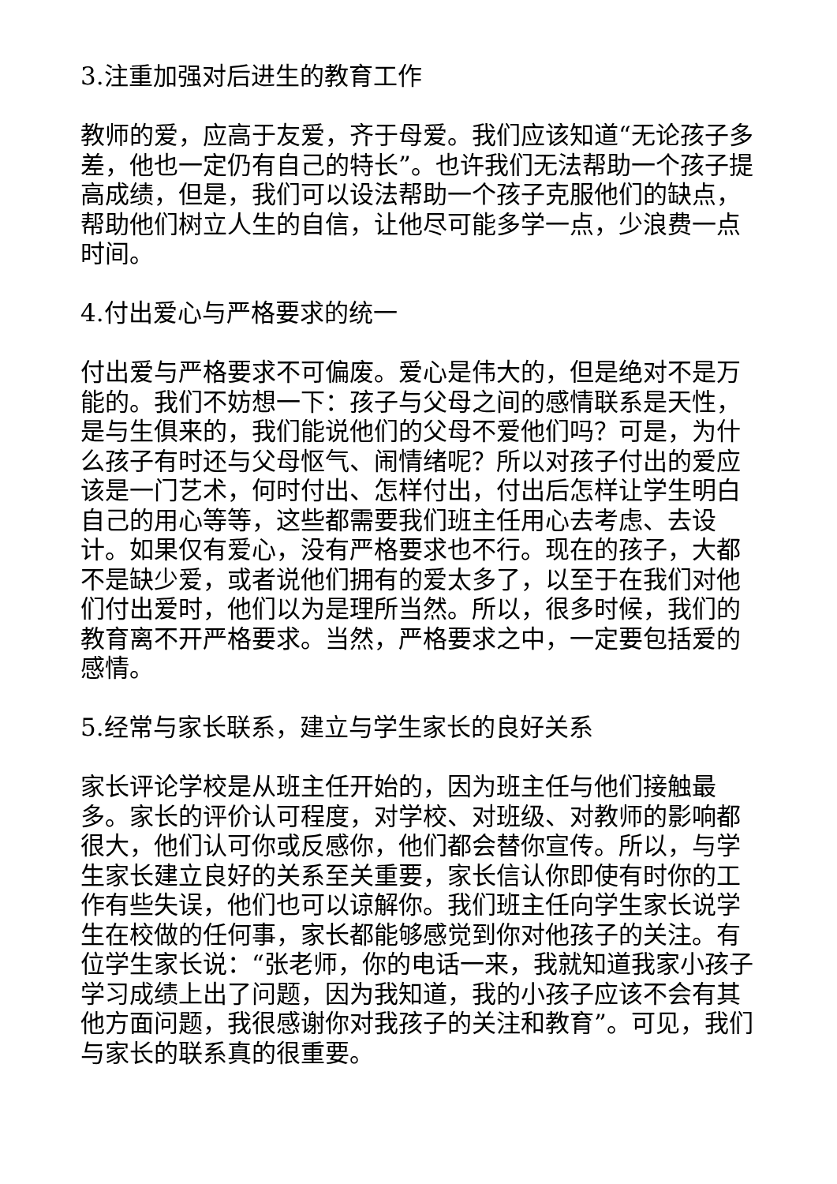3.注重加强对后进生的教育工作
教师的爱，应高于友爱，齐于母爱。我们应该知道“无论孩子多差，他也一定仍有自己的特长”。也许我们无法帮助一个孩子提高成绩，但是，我们可以设法帮助一个孩子克服他们的缺点，帮助他们树立人生的自信，让他尽可能多学一点，少浪费一点时间。
4.付出爱心与严格要求的统一
付出爱与严格要求不可偏废。爱心是伟大的，但是绝对不是万能的。我们不妨想一下：孩子与父母之间的感情联系是天性，是与生俱来的，我们能说他们的父母不爱他们吗？可是，为什么孩子有时还与父母怄气、闹情绪呢？所以对孩子付出的爱应该是一门艺术，何时付出、怎样付出，付出后怎样让学生明白自己的用心等等，这些都需要我们班主任用心去考虑、去设计。如果仅有爱心，没有严格要求也不行。现在的孩子，大都不是缺少爱，或者说他们拥有的爱太多了，以至于在我们对他们付出爱时，他们以为是理所当然。所以，很多时候，我们的教育离不开严格要求。当然，严格要求之中，一定要包括爱的感情。
5.经常与家长联系，建立与学生家长的良好关系
家长评论学校是从班主任开始的，因为班主任与他们接触最多。家长的评价认可程度，对学校、对班级、对教师的影响都很大，他们认可你或反感你，他们都会替你宣传。所以，与学生家长建立良好的关系至关重要，家长信认你即使有时你的工作有些失误，他们也可以谅解你。我们班主任向学生家长说学生在校做的任何事，家长都能够感觉到你对他孩子的关注。有位学生家长说：“张老师，你的电话一来，我就知道我家小孩子学习成绩上出了问题，因为我知道，我的小孩子应该不会有其他方面问题，我很感谢你对我孩子的关注和教育”。可见，我们与家长的联系真的很重要。